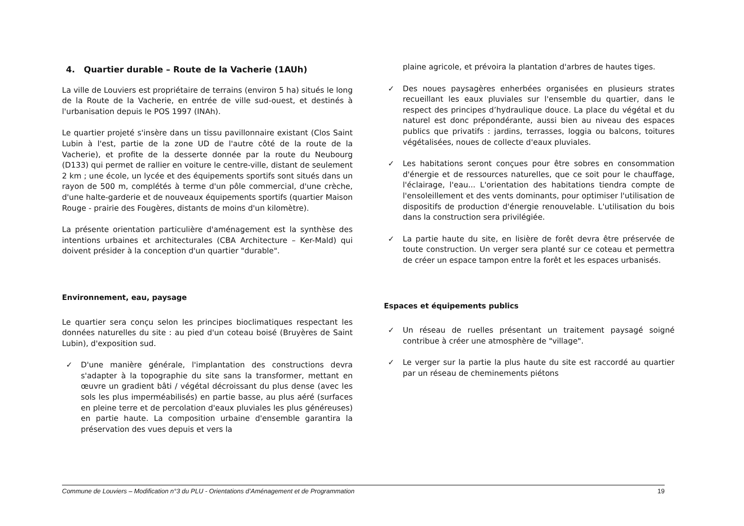4. Quartier durable – Route de la Vacherie (1AUh)
La ville de Louviers est propriétaire de terrains (environ 5 ha) situés le long de la Route de la Vacherie, en entrée de ville sud-ouest, et destinés à l'urbanisation depuis le POS 1997 (INAh).
Le quartier projeté s'insère dans un tissu pavillonnaire existant (Clos Saint Lubin à l'est, partie de la zone UD de l'autre côté de la route de la Vacherie), et profite de la desserte donnée par la route du Neubourg (D133) qui permet de rallier en voiture le centre-ville, distant de seulement 2 km ; une école, un lycée et des équipements sportifs sont situés dans un rayon de 500 m, complétés à terme d'un pôle commercial, d'une crèche, d'une halte-garderie et de nouveaux équipements sportifs (quartier Maison Rouge - prairie des Fougères, distants de moins d'un kilomètre).
La présente orientation particulière d'aménagement est la synthèse des intentions urbaines et architecturales (CBA Architecture – Ker-Mald) qui doivent présider à la conception d'un quartier "durable".
Environnement, eau, paysage
Le quartier sera conçu selon les principes bioclimatiques respectant les données naturelles du site : au pied d'un coteau boisé (Bruyères de Saint Lubin), d'exposition sud.
✓ D'une manière générale, l'implantation des constructions devra s'adapter à la topographie du site sans la transformer, mettant en œuvre un gradient bâti / végétal décroissant du plus dense (avec les sols les plus imperméabilisés) en partie basse, au plus aéré (surfaces en pleine terre et de percolation d'eaux pluviales les plus généreuses) en partie haute. La composition urbaine d'ensemble garantira la préservation des vues depuis et vers la
plaine agricole, et prévoira la plantation d'arbres de hautes tiges.
✓ Des noues paysagères enherbées organisées en plusieurs strates recueillant les eaux pluviales sur l'ensemble du quartier, dans le respect des principes d’hydraulique douce. La place du végétal et du naturel est donc prépondérante, aussi bien au niveau des espaces publics que privatifs : jardins, terrasses, loggia ou balcons, toitures végétalisées, noues de collecte d'eaux pluviales.
✓ Les habitations seront conçues pour être sobres en consommation d'énergie et de ressources naturelles, que ce soit pour le chauffage, l'éclairage, l'eau... L'orientation des habitations tiendra compte de l'ensoleillement et des vents dominants, pour optimiser l'utilisation de dispositifs de production d'énergie renouvelable. L'utilisation du bois dans la construction sera privilégiée.
✓ La partie haute du site, en lisière de forêt devra être préservée de toute construction. Un verger sera planté sur ce coteau et permettra de créer un espace tampon entre la forêt et les espaces urbanisés.
Espaces et équipements publics
✓ Un réseau de ruelles présentant un traitement paysagé soigné contribue à créer une atmosphère de "village".
✓ Le verger sur la partie la plus haute du site est raccordé au quartier par un réseau de cheminements piétons
Commune de Louviers – Modification n°3 du PLU - Orientations d’Aménagement et de Programmation 19